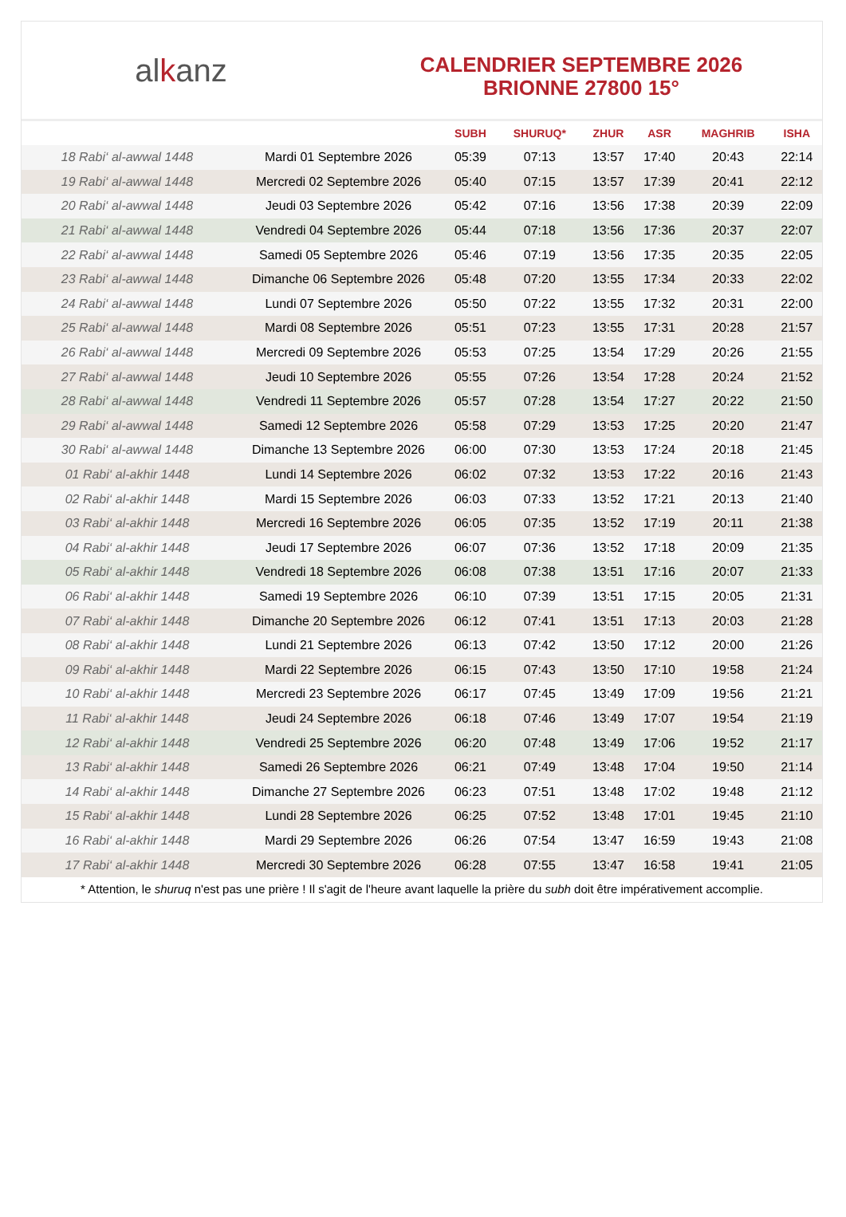al k anz
CALENDRIER SEPTEMBRE 2026
BRIONNE 27800 15°
| | | SUBH | SHURUQ* | ZHUR | ASR | MAGHRIB | ISHA |
| --- | --- | --- | --- | --- | --- | --- | --- |
| 18 Rabi‘ al-awwal 1448 | Mardi 01 Septembre 2026 | 05:39 | 07:13 | 13:57 | 17:40 | 20:43 | 22:14 |
| 19 Rabi‘ al-awwal 1448 | Mercredi 02 Septembre 2026 | 05:40 | 07:15 | 13:57 | 17:39 | 20:41 | 22:12 |
| 20 Rabi‘ al-awwal 1448 | Jeudi 03 Septembre 2026 | 05:42 | 07:16 | 13:56 | 17:38 | 20:39 | 22:09 |
| 21 Rabi‘ al-awwal 1448 | Vendredi 04 Septembre 2026 | 05:44 | 07:18 | 13:56 | 17:36 | 20:37 | 22:07 |
| 22 Rabi‘ al-awwal 1448 | Samedi 05 Septembre 2026 | 05:46 | 07:19 | 13:56 | 17:35 | 20:35 | 22:05 |
| 23 Rabi‘ al-awwal 1448 | Dimanche 06 Septembre 2026 | 05:48 | 07:20 | 13:55 | 17:34 | 20:33 | 22:02 |
| 24 Rabi‘ al-awwal 1448 | Lundi 07 Septembre 2026 | 05:50 | 07:22 | 13:55 | 17:32 | 20:31 | 22:00 |
| 25 Rabi‘ al-awwal 1448 | Mardi 08 Septembre 2026 | 05:51 | 07:23 | 13:55 | 17:31 | 20:28 | 21:57 |
| 26 Rabi‘ al-awwal 1448 | Mercredi 09 Septembre 2026 | 05:53 | 07:25 | 13:54 | 17:29 | 20:26 | 21:55 |
| 27 Rabi‘ al-awwal 1448 | Jeudi 10 Septembre 2026 | 05:55 | 07:26 | 13:54 | 17:28 | 20:24 | 21:52 |
| 28 Rabi‘ al-awwal 1448 | Vendredi 11 Septembre 2026 | 05:57 | 07:28 | 13:54 | 17:27 | 20:22 | 21:50 |
| 29 Rabi‘ al-awwal 1448 | Samedi 12 Septembre 2026 | 05:58 | 07:29 | 13:53 | 17:25 | 20:20 | 21:47 |
| 30 Rabi‘ al-awwal 1448 | Dimanche 13 Septembre 2026 | 06:00 | 07:30 | 13:53 | 17:24 | 20:18 | 21:45 |
| 01 Rabi‘ al-akhir 1448 | Lundi 14 Septembre 2026 | 06:02 | 07:32 | 13:53 | 17:22 | 20:16 | 21:43 |
| 02 Rabi‘ al-akhir 1448 | Mardi 15 Septembre 2026 | 06:03 | 07:33 | 13:52 | 17:21 | 20:13 | 21:40 |
| 03 Rabi‘ al-akhir 1448 | Mercredi 16 Septembre 2026 | 06:05 | 07:35 | 13:52 | 17:19 | 20:11 | 21:38 |
| 04 Rabi‘ al-akhir 1448 | Jeudi 17 Septembre 2026 | 06:07 | 07:36 | 13:52 | 17:18 | 20:09 | 21:35 |
| 05 Rabi‘ al-akhir 1448 | Vendredi 18 Septembre 2026 | 06:08 | 07:38 | 13:51 | 17:16 | 20:07 | 21:33 |
| 06 Rabi‘ al-akhir 1448 | Samedi 19 Septembre 2026 | 06:10 | 07:39 | 13:51 | 17:15 | 20:05 | 21:31 |
| 07 Rabi‘ al-akhir 1448 | Dimanche 20 Septembre 2026 | 06:12 | 07:41 | 13:51 | 17:13 | 20:03 | 21:28 |
| 08 Rabi‘ al-akhir 1448 | Lundi 21 Septembre 2026 | 06:13 | 07:42 | 13:50 | 17:12 | 20:00 | 21:26 |
| 09 Rabi‘ al-akhir 1448 | Mardi 22 Septembre 2026 | 06:15 | 07:43 | 13:50 | 17:10 | 19:58 | 21:24 |
| 10 Rabi‘ al-akhir 1448 | Mercredi 23 Septembre 2026 | 06:17 | 07:45 | 13:49 | 17:09 | 19:56 | 21:21 |
| 11 Rabi‘ al-akhir 1448 | Jeudi 24 Septembre 2026 | 06:18 | 07:46 | 13:49 | 17:07 | 19:54 | 21:19 |
| 12 Rabi‘ al-akhir 1448 | Vendredi 25 Septembre 2026 | 06:20 | 07:48 | 13:49 | 17:06 | 19:52 | 21:17 |
| 13 Rabi‘ al-akhir 1448 | Samedi 26 Septembre 2026 | 06:21 | 07:49 | 13:48 | 17:04 | 19:50 | 21:14 |
| 14 Rabi‘ al-akhir 1448 | Dimanche 27 Septembre 2026 | 06:23 | 07:51 | 13:48 | 17:02 | 19:48 | 21:12 |
| 15 Rabi‘ al-akhir 1448 | Lundi 28 Septembre 2026 | 06:25 | 07:52 | 13:48 | 17:01 | 19:45 | 21:10 |
| 16 Rabi‘ al-akhir 1448 | Mardi 29 Septembre 2026 | 06:26 | 07:54 | 13:47 | 16:59 | 19:43 | 21:08 |
| 17 Rabi‘ al-akhir 1448 | Mercredi 30 Septembre 2026 | 06:28 | 07:55 | 13:47 | 16:58 | 19:41 | 21:05 |
* Attention, le shuruq n'est pas une prière ! Il s'agit de l'heure avant laquelle la prière du subh doit être impérativement accomplie.